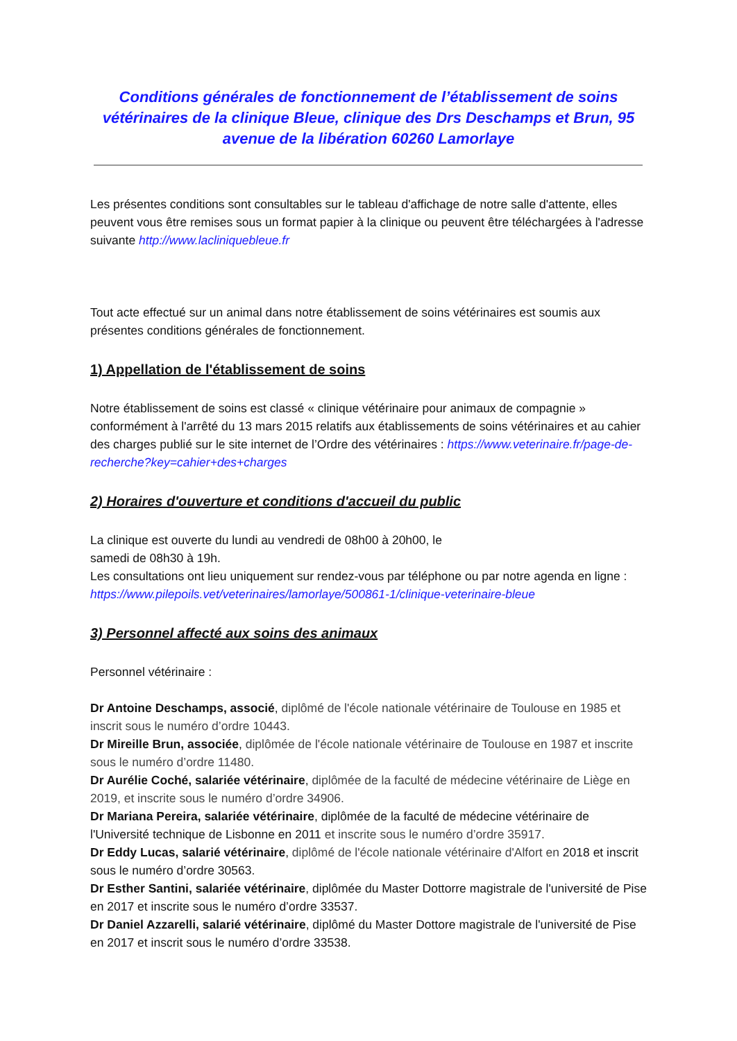Conditions générales de fonctionnement de l’établissement de soins vétérinaires de la clinique Bleue, clinique des Drs Deschamps et Brun, 95 avenue de la libération 60260 Lamorlaye
Les présentes conditions sont consultables sur le tableau d'affichage de notre salle d'attente, elles
peuvent vous être remises sous un format papier à la clinique ou peuvent être téléchargées à l'adresse suivante http://www.lacliniquebleue.fr
Tout acte effectué sur un animal dans notre établissement de soins vétérinaires est soumis aux présentes conditions générales de fonctionnement.
1) Appellation de l'établissement de soins
Notre établissement de soins est classé « clinique vétérinaire pour animaux de compagnie » conformément à l'arrêté du 13 mars 2015 relatifs aux établissements de soins vétérinaires et au cahier des charges publié sur le site internet de l’Ordre des vétérinaires : https://www.veterinaire.fr/page-de-recherche?key=cahier+des+charges
2) Horaires d'ouverture et conditions d'accueil du public
La clinique est ouverte du lundi au vendredi de 08h00 à 20h00, le
samedi de 08h30 à 19h.
Les consultations ont lieu uniquement sur rendez-vous par téléphone ou par notre agenda en ligne : https://www.pilepoils.vet/veterinaires/lamorlaye/500861-1/clinique-veterinaire-bleue
3) Personnel affecté aux soins des animaux
Personnel vétérinaire :
Dr Antoine Deschamps, associé, diplômé de l'école nationale vétérinaire de Toulouse en 1985 et inscrit sous le numéro d’ordre 10443.
Dr Mireille Brun, associée, diplômée de l'école nationale vétérinaire de Toulouse en 1987 et inscrite sous le numéro d’ordre 11480.
Dr Aurélie Coché, salariée vétérinaire, diplômée de la faculté de médecine vétérinaire de Liège en 2019, et inscrite sous le numéro d’ordre 34906.
Dr Mariana Pereira, salariée vétérinaire, diplômée de la faculté de médecine vétérinaire de l'Université technique de Lisbonne en 2011 et inscrite sous le numéro d’ordre 35917.
Dr Eddy Lucas, salarié vétérinaire, diplômé de l'école nationale vétérinaire d'Alfort en 2018 et inscrit sous le numéro d’ordre 30563.
Dr Esther Santini, salariée vétérinaire, diplômée du Master Dottorre magistrale de l'université de Pise en 2017 et inscrite sous le numéro d’ordre 33537.
Dr Daniel Azzarelli, salarié vétérinaire, diplômé du Master Dottore magistrale de l'université de Pise en 2017 et inscrit sous le numéro d’ordre 33538.